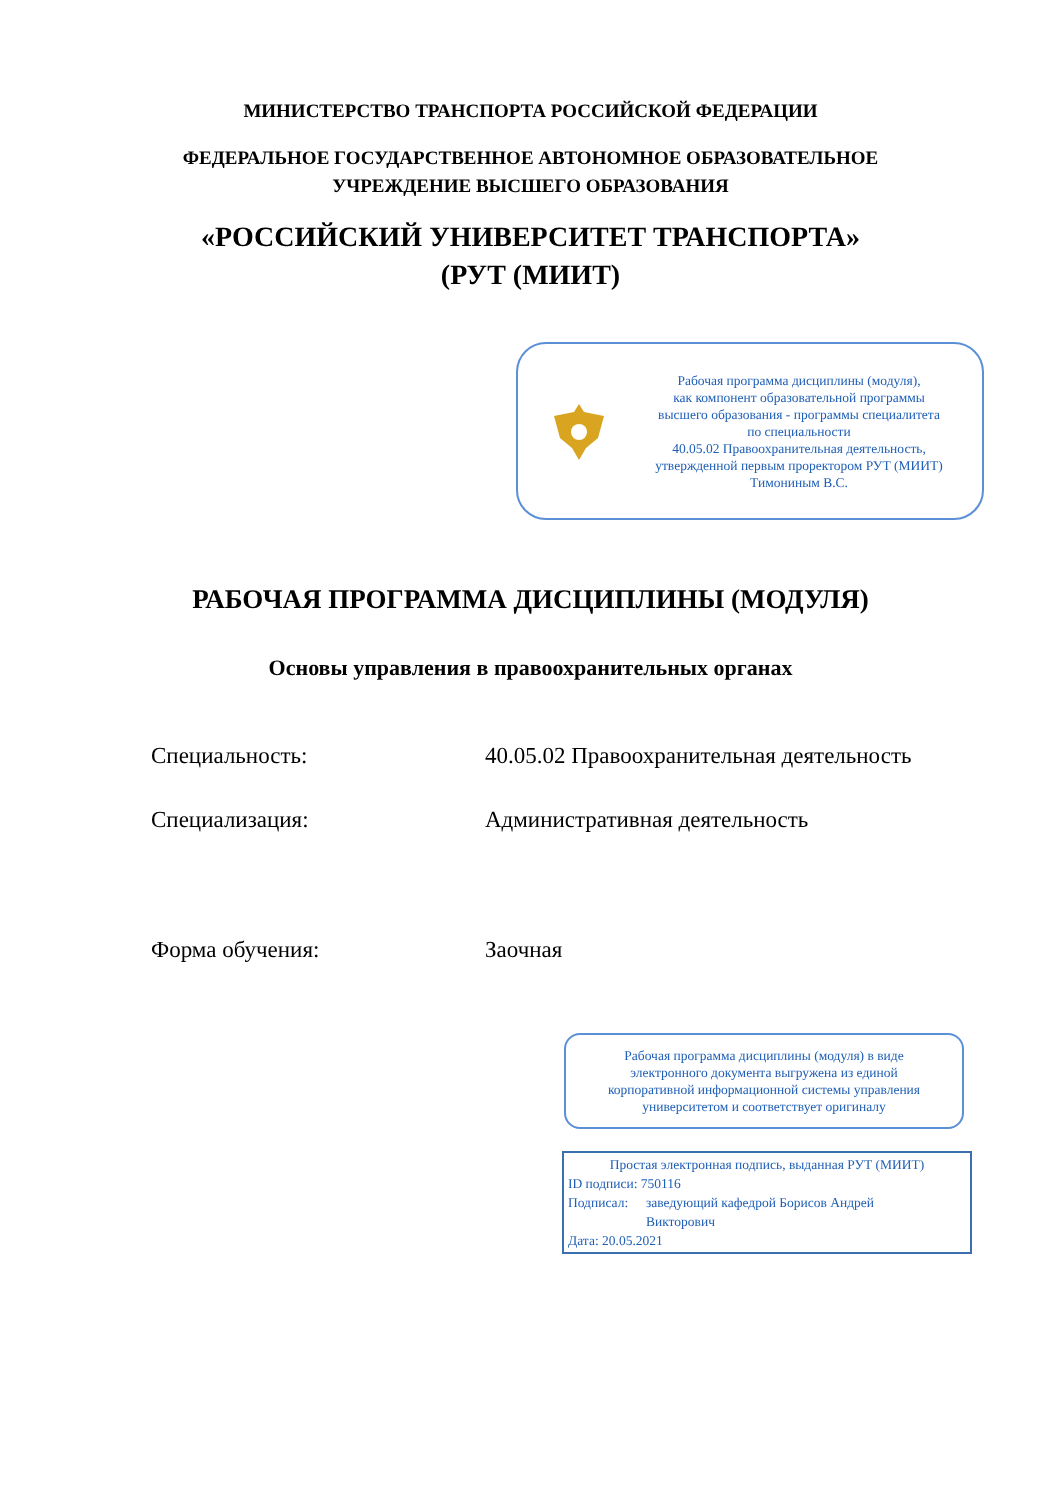МИНИСТЕРСТВО ТРАНСПОРТА РОССИЙСКОЙ ФЕДЕРАЦИИ
ФЕДЕРАЛЬНОЕ ГОСУДАРСТВЕННОЕ АВТОНОМНОЕ ОБРАЗОВАТЕЛЬНОЕ
УЧРЕЖДЕНИЕ ВЫСШЕГО ОБРАЗОВАНИЯ
«РОССИЙСКИЙ УНИВЕРСИТЕТ ТРАНСПОРТА»
(РУТ (МИИТ)
Рабочая программа дисциплины (модуля),
как компонент образовательной программы
высшего образования - программы специалитета
по специальности
40.05.02 Правоохранительная деятельность,
утвержденной первым проректором РУТ (МИИТ)
Тимониным В.С.
РАБОЧАЯ ПРОГРАММА ДИСЦИПЛИНЫ (МОДУЛЯ)
Основы управления в правоохранительных органах
Специальность: 40.05.02 Правоохранительная деятельность
Специализация: Административная деятельность
Форма обучения: Заочная
Рабочая программа дисциплины (модуля) в виде
электронного документа выгружена из единой
корпоративной информационной системы управления
университетом и соответствует оригиналу
Простая электронная подпись, выданная РУТ (МИИТ)
ID подписи: 750116
Подписал: заведующий кафедрой Борисов Андрей
Викторович
Дата: 20.05.2021